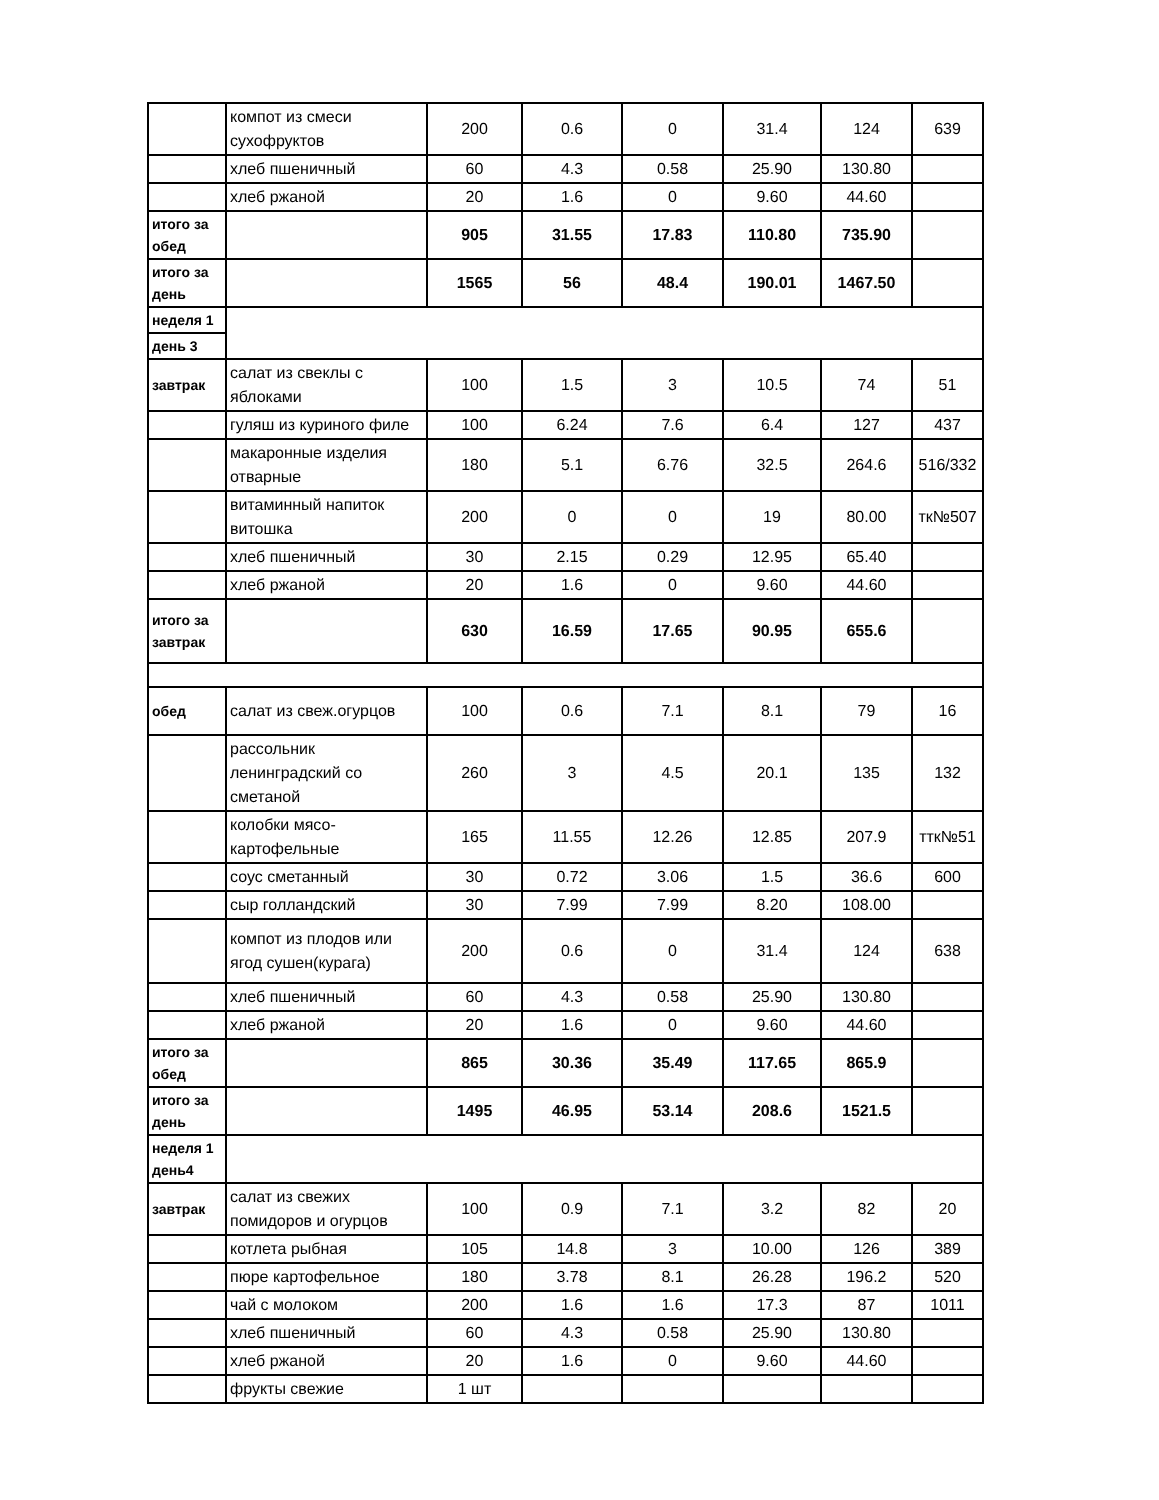| | компот из смеси сухофруктов | 200 | 0.6 | 0 | 31.4 | 124 | 639 |
| | хлеб пшеничный | 60 | 4.3 | 0.58 | 25.90 | 130.80 | |
| | хлеб ржаной | 20 | 1.6 | 0 | 9.60 | 44.60 | |
| итого за обед | | 905 | 31.55 | 17.83 | 110.80 | 735.90 | |
| итого за день | | 1565 | 56 | 48.4 | 190.01 | 1467.50 | |
| неделя 1 | | | | | | | |
| день 3 | | | | | | | |
| завтрак | салат из свеклы с яблоками | 100 | 1.5 | 3 | 10.5 | 74 | 51 |
| | гуляш из куриного филе | 100 | 6.24 | 7.6 | 6.4 | 127 | 437 |
| | макаронные изделия отварные | 180 | 5.1 | 6.76 | 32.5 | 264.6 | 516/332 |
| | витаминный напиток витошка | 200 | 0 | 0 | 19 | 80.00 | тк№507 |
| | хлеб пшеничный | 30 | 2.15 | 0.29 | 12.95 | 65.40 | |
| | хлеб ржаной | 20 | 1.6 | 0 | 9.60 | 44.60 | |
| итого за завтрак | | 630 | 16.59 | 17.65 | 90.95 | 655.6 | |
| обед | салат из свеж.огурцов | 100 | 0.6 | 7.1 | 8.1 | 79 | 16 |
| | рассольник ленинградский со сметаной | 260 | 3 | 4.5 | 20.1 | 135 | 132 |
| | колобки мясо-картофельные | 165 | 11.55 | 12.26 | 12.85 | 207.9 | ттк№51 |
| | соус сметанный | 30 | 0.72 | 3.06 | 1.5 | 36.6 | 600 |
| | сыр голландский | 30 | 7.99 | 7.99 | 8.20 | 108.00 | |
| | компот из плодов или ягод сушен(курага) | 200 | 0.6 | 0 | 31.4 | 124 | 638 |
| | хлеб пшеничный | 60 | 4.3 | 0.58 | 25.90 | 130.80 | |
| | хлеб ржаной | 20 | 1.6 | 0 | 9.60 | 44.60 | |
| итого за обед | | 865 | 30.36 | 35.49 | 117.65 | 865.9 | |
| итого за день | | 1495 | 46.95 | 53.14 | 208.6 | 1521.5 | |
| неделя 1 день4 | | | | | | | |
| завтрак | салат из свежих помидоров и огурцов | 100 | 0.9 | 7.1 | 3.2 | 82 | 20 |
| | котлета рыбная | 105 | 14.8 | 3 | 10.00 | 126 | 389 |
| | пюре картофельное | 180 | 3.78 | 8.1 | 26.28 | 196.2 | 520 |
| | чай с молоком | 200 | 1.6 | 1.6 | 17.3 | 87 | 1011 |
| | хлеб пшеничный | 60 | 4.3 | 0.58 | 25.90 | 130.80 | |
| | хлеб ржаной | 20 | 1.6 | 0 | 9.60 | 44.60 | |
| | фрукты свежие | 1 шт | | | | | |